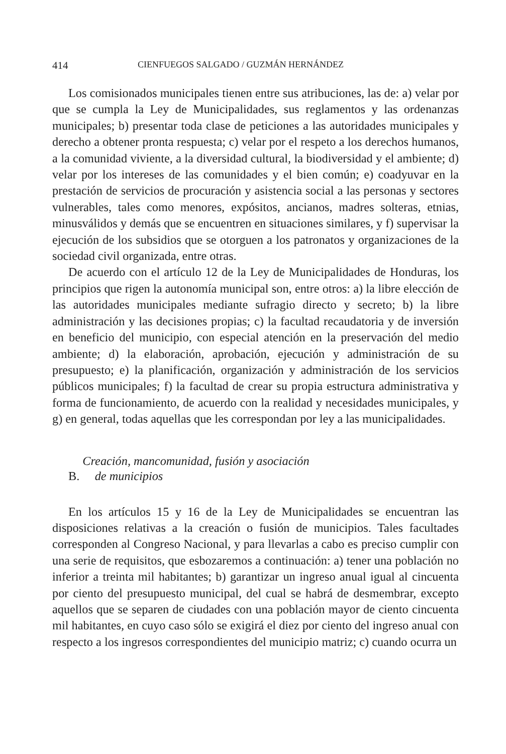414 CIENFUEGOS SALGADO / GUZMÁN HERNÁNDEZ
Los comisionados municipales tienen entre sus atribuciones, las de: a) velar por que se cumpla la Ley de Municipalidades, sus reglamentos y las ordenanzas municipales; b) presentar toda clase de peticiones a las autoridades municipales y derecho a obtener pronta respuesta; c) velar por el respeto a los derechos humanos, a la comunidad viviente, a la diversidad cultural, la biodiversidad y el ambiente; d) velar por los intereses de las comunidades y el bien común; e) coadyuvar en la prestación de servicios de procuración y asistencia social a las personas y sectores vulnerables, tales como menores, expósitos, ancianos, madres solteras, etnias, minusválidos y demás que se encuentren en situaciones similares, y f) supervisar la ejecución de los subsidios que se otorguen a los patronatos y organizaciones de la sociedad civil organizada, entre otras.
De acuerdo con el artículo 12 de la Ley de Municipalidades de Honduras, los principios que rigen la autonomía municipal son, entre otros: a) la libre elección de las autoridades municipales mediante sufragio directo y secreto; b) la libre administración y las decisiones propias; c) la facultad recaudatoria y de inversión en beneficio del municipio, con especial atención en la preservación del medio ambiente; d) la elaboración, aprobación, ejecución y administración de su presupuesto; e) la planificación, organización y administración de los servicios públicos municipales; f) la facultad de crear su propia estructura administrativa y forma de funcionamiento, de acuerdo con la realidad y necesidades municipales, y g) en general, todas aquellas que les correspondan por ley a las municipalidades.
B. Creación, mancomunidad, fusión y asociación
de municipios
En los artículos 15 y 16 de la Ley de Municipalidades se encuentran las disposiciones relativas a la creación o fusión de municipios. Tales facultades corresponden al Congreso Nacional, y para llevarlas a cabo es preciso cumplir con una serie de requisitos, que esbozaremos a continuación: a) tener una población no inferior a treinta mil habitantes; b) garantizar un ingreso anual igual al cincuenta por ciento del presupuesto municipal, del cual se habrá de desmembrar, excepto aquellos que se separen de ciudades con una población mayor de ciento cincuenta mil habitantes, en cuyo caso sólo se exigirá el diez por ciento del ingreso anual con respecto a los ingresos correspondientes del municipio matriz; c) cuando ocurra un